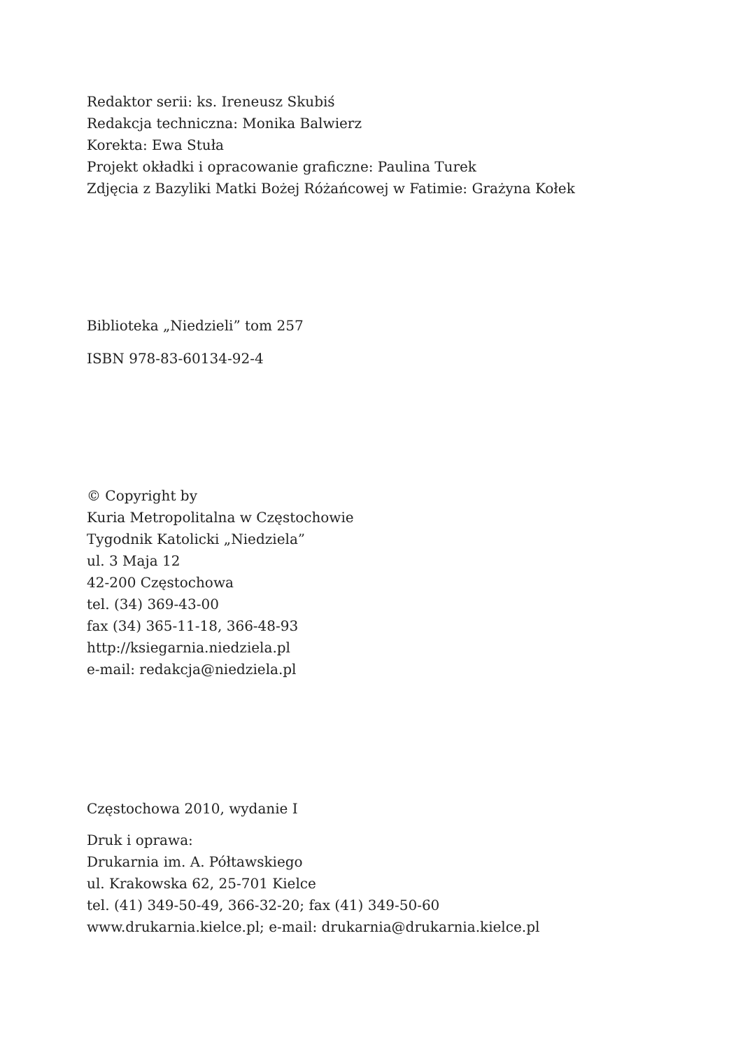Redaktor serii: ks. Ireneusz Skubiś
Redakcja techniczna: Monika Balwierz
Korekta: Ewa Stuła
Projekt okładki i opracowanie graficzne: Paulina Turek
Zdjęcia z Bazyliki Matki Bożej Różańcowej w Fatimie: Grażyna Kołek
Biblioteka „Niedzieli” tom 257
ISBN 978-83-60134-92-4
© Copyright by
Kuria Metropolitalna w Częstochowie
Tygodnik Katolicki „Niedziela”
ul. 3 Maja 12
42-200 Częstochowa
tel. (34) 369-43-00
fax (34) 365-11-18, 366-48-93
http://ksiegarnia.niedziela.pl
e-mail: redakcja@niedziela.pl
Częstochowa 2010, wydanie I
Druk i oprawa:
Drukarnia im. A. Półtawskiego
ul. Krakowska 62, 25-701 Kielce
tel. (41) 349-50-49, 366-32-20; fax (41) 349-50-60
www.drukarnia.kielce.pl; e-mail: drukarnia@drukarnia.kielce.pl